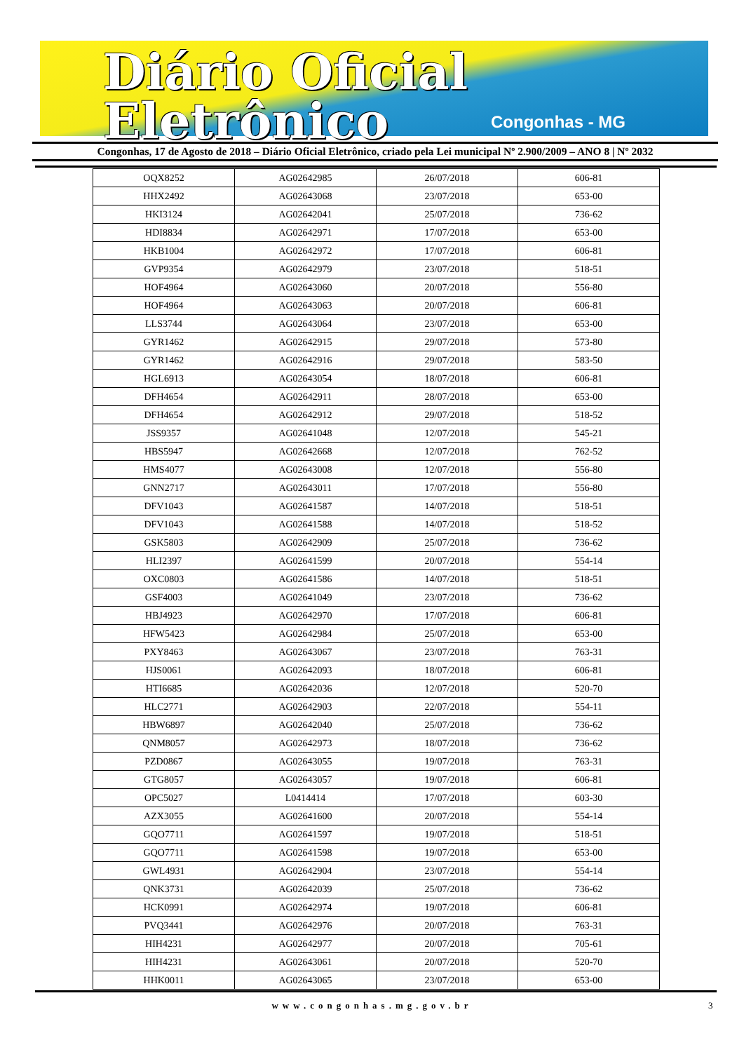Diário Oficial Eletrônico
Congonhas - MG
Congonhas, 17 de Agosto de 2018 – Diário Oficial Eletrônico, criado pela Lei municipal Nº 2.900/2009 – ANO 8 | Nº 2032
| OQX8252 | AG02642985 | 26/07/2018 | 606-81 |
| HHX2492 | AG02643068 | 23/07/2018 | 653-00 |
| HKI3124 | AG02642041 | 25/07/2018 | 736-62 |
| HDI8834 | AG02642971 | 17/07/2018 | 653-00 |
| HKB1004 | AG02642972 | 17/07/2018 | 606-81 |
| GVP9354 | AG02642979 | 23/07/2018 | 518-51 |
| HOF4964 | AG02643060 | 20/07/2018 | 556-80 |
| HOF4964 | AG02643063 | 20/07/2018 | 606-81 |
| LLS3744 | AG02643064 | 23/07/2018 | 653-00 |
| GYR1462 | AG02642915 | 29/07/2018 | 573-80 |
| GYR1462 | AG02642916 | 29/07/2018 | 583-50 |
| HGL6913 | AG02643054 | 18/07/2018 | 606-81 |
| DFH4654 | AG02642911 | 28/07/2018 | 653-00 |
| DFH4654 | AG02642912 | 29/07/2018 | 518-52 |
| JSS9357 | AG02641048 | 12/07/2018 | 545-21 |
| HBS5947 | AG02642668 | 12/07/2018 | 762-52 |
| HMS4077 | AG02643008 | 12/07/2018 | 556-80 |
| GNN2717 | AG02643011 | 17/07/2018 | 556-80 |
| DFV1043 | AG02641587 | 14/07/2018 | 518-51 |
| DFV1043 | AG02641588 | 14/07/2018 | 518-52 |
| GSK5803 | AG02642909 | 25/07/2018 | 736-62 |
| HLI2397 | AG02641599 | 20/07/2018 | 554-14 |
| OXC0803 | AG02641586 | 14/07/2018 | 518-51 |
| GSF4003 | AG02641049 | 23/07/2018 | 736-62 |
| HBJ4923 | AG02642970 | 17/07/2018 | 606-81 |
| HFW5423 | AG02642984 | 25/07/2018 | 653-00 |
| PXY8463 | AG02643067 | 23/07/2018 | 763-31 |
| HJS0061 | AG02642093 | 18/07/2018 | 606-81 |
| HTI6685 | AG02642036 | 12/07/2018 | 520-70 |
| HLC2771 | AG02642903 | 22/07/2018 | 554-11 |
| HBW6897 | AG02642040 | 25/07/2018 | 736-62 |
| QNM8057 | AG02642973 | 18/07/2018 | 736-62 |
| PZD0867 | AG02643055 | 19/07/2018 | 763-31 |
| GTG8057 | AG02643057 | 19/07/2018 | 606-81 |
| OPC5027 | L0414414 | 17/07/2018 | 603-30 |
| AZX3055 | AG02641600 | 20/07/2018 | 554-14 |
| GQO7711 | AG02641597 | 19/07/2018 | 518-51 |
| GQO7711 | AG02641598 | 19/07/2018 | 653-00 |
| GWL4931 | AG02642904 | 23/07/2018 | 554-14 |
| QNK3731 | AG02642039 | 25/07/2018 | 736-62 |
| HCK0991 | AG02642974 | 19/07/2018 | 606-81 |
| PVQ3441 | AG02642976 | 20/07/2018 | 763-31 |
| HIH4231 | AG02642977 | 20/07/2018 | 705-61 |
| HIH4231 | AG02643061 | 20/07/2018 | 520-70 |
| HHK0011 | AG02643065 | 23/07/2018 | 653-00 |
www.congonhas.mg.gov.br 3